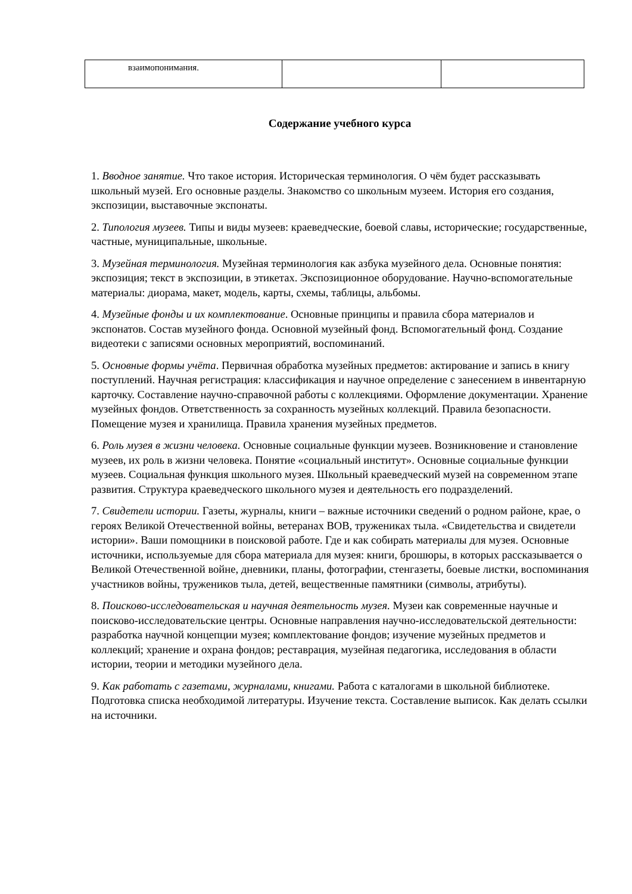| взаимопонимания. | | |
Содержание учебного курса
1. Вводное занятие. Что такое история. Историческая терминология. О чём будет рассказывать школьный музей. Его основные разделы. Знакомство со школьным музеем. История его создания, экспозиции, выставочные экспонаты.
2. Типология музеев. Типы и виды музеев: краеведческие, боевой славы, исторические; государственные, частные, муниципальные, школьные.
3. Музейная терминология. Музейная терминология как азбука музейного дела. Основные понятия: экспозиция; текст в экспозиции, в этикетах. Экспозиционное оборудование. Научно-вспомогательные материалы: диорама, макет, модель, карты, схемы, таблицы, альбомы.
4. Музейные фонды и их комплектование. Основные принципы и правила сбора материалов и экспонатов. Состав музейного фонда. Основной музейный фонд. Вспомогательный фонд. Создание видеотеки с записями основных мероприятий, воспоминаний.
5. Основные формы учёта. Первичная обработка музейных предметов: актирование и запись в книгу поступлений. Научная регистрация: классификация и научное определение с занесением в инвентарную карточку. Составление научно-справочной работы с коллекциями. Оформление документации. Хранение музейных фондов. Ответственность за сохранность музейных коллекций. Правила безопасности. Помещение музея и хранилища. Правила хранения музейных предметов.
6. Роль музея в жизни человека. Основные социальные функции музеев. Возникновение и становление музеев, их роль в жизни человека. Понятие «социальный институт». Основные социальные функции музеев. Социальная функция школьного музея. Школьный краеведческий музей на современном этапе развития. Структура краеведческого школьного музея и деятельность его подразделений.
7. Свидетели истории. Газеты, журналы, книги – важные источники сведений о родном районе, крае, о героях Великой Отечественной войны, ветеранах ВОВ, тружениках тыла. «Свидетельства и свидетели истории». Ваши помощники в поисковой работе. Где и как собирать материалы для музея. Основные источники, используемые для сбора материала для музея: книги, брошюры, в которых рассказывается о Великой Отечественной войне, дневники, планы, фотографии, стенгазеты, боевые листки, воспоминания участников войны, тружеников тыла, детей, вещественные памятники (символы, атрибуты).
8. Поисково-исследовательская и научная деятельность музея. Музеи как современные научные и поисково-исследовательские центры. Основные направления научно-исследовательской деятельности: разработка научной концепции музея; комплектование фондов; изучение музейных предметов и коллекций; хранение и охрана фондов; реставрация, музейная педагогика, исследования в области истории, теории и методики музейного дела.
9. Как работать с газетами, журналами, книгами. Работа с каталогами в школьной библиотеке. Подготовка списка необходимой литературы. Изучение текста. Составление выписок. Как делать ссылки на источники.